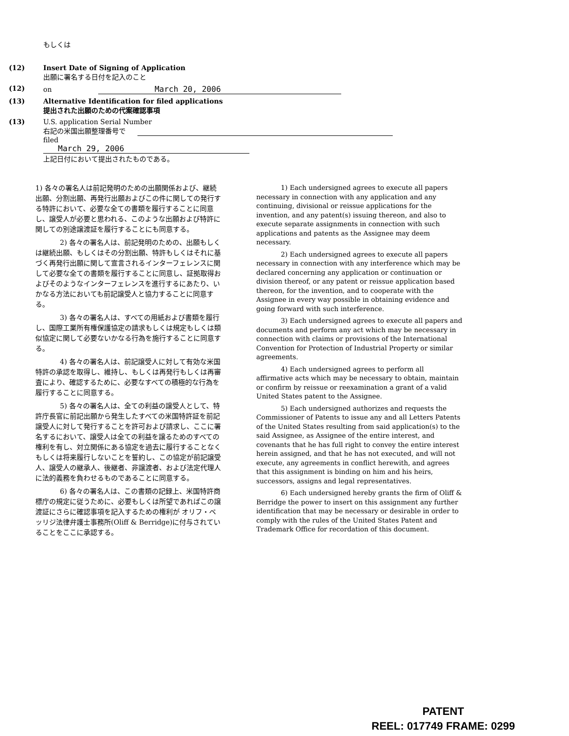もしくは
(12) Insert Date of Signing of Application
出願に署名する日付を記入のこと
(12) on March 20, 2006
(13) Alternative Identification for filed applications
提出された出願のための代案確認事項
(13) U.S. application Serial Number
右記の米国出願整理番号で
filed
March 29, 2006
上記日付において提出されたものである。
1) 各々の署名人は前記発明のための出願関係および、継続出願、分割出願、再発行出願およびこの件に関しての発行する特許において、必要な全ての書類を履行することに同意し、譲受人が必要と思われる、このような出願および特許に関しての別途譲渡証を履行することにも同意する。
2) 各々の署名人は、前記発明のための、出願もしくは継続出願、もしくはその分割出願、特許もしくはそれに基づく再発行出願に関して宣言されるインターフェレンスに関して必要な全ての書類を履行することに同意し、証拠取得およびそのようなインターフェレンスを進行するにあたり、いかなる方法においても前記譲受人と協力することに同意する。
3) 各々の署名人は、すべての用紙および書類を履行し、国際工業所有権保護協定の請求もしくは規定もしくは類似協定に関して必要ないかなる行為を施行することに同意する。
4) 各々の署名人は、前記譲受人に対して有効な米国特許の承認を取得し、維持し、もしくは再発行もしくは再審査により、確認するために、必要なすべての積極的な行為を履行することに同意する。
5) 各々の署名人は、全ての利益の譲受人として、特許庁長官に前記出願から発生したすべての米国特許証を前記譲受人に対して発行することを許可および請求し、ここに署名するにおいて、譲受人は全ての利益を譲るためのすべての権利を有し、対立関係にある協定を過去に履行することなくもしくは将来履行しないことを誓約し、この協定が前記譲受人、譲受人の継承人、後継者、非譲渡者、および法定代理人に法的義務を負わせるものであることに同意する。
6) 各々の署名人は、この書類の記録上、米国特許商標庁の規定に従うために、必要もしくは所望であればこの譲渡証にさらに確認事項を記入するための権利が オリフ・ベッリジ法律弁護士事務所(Oliff & Berridge)に付与されていることをここに承認する。
1) Each undersigned agrees to execute all papers necessary in connection with any application and any continuing, divisional or reissue applications for the invention, and any patent(s) issuing thereon, and also to execute separate assignments in connection with such applications and patents as the Assignee may deem necessary.
2) Each undersigned agrees to execute all papers necessary in connection with any interference which may be declared concerning any application or continuation or division thereof, or any patent or reissue application based thereon, for the invention, and to cooperate with the Assignee in every way possible in obtaining evidence and going forward with such interference.
3) Each undersigned agrees to execute all papers and documents and perform any act which may be necessary in connection with claims or provisions of the International Convention for Protection of Industrial Property or similar agreements.
4) Each undersigned agrees to perform all affirmative acts which may be necessary to obtain, maintain or confirm by reissue or reexamination a grant of a valid United States patent to the Assignee.
5) Each undersigned authorizes and requests the Commissioner of Patents to issue any and all Letters Patents of the United States resulting from said application(s) to the said Assignee, as Assignee of the entire interest, and covenants that he has full right to convey the entire interest herein assigned, and that he has not executed, and will not execute, any agreements in conflict herewith, and agrees that this assignment is binding on him and his heirs, successors, assigns and legal representatives.
6) Each undersigned hereby grants the firm of Oliff & Berridge the power to insert on this assignment any further identification that may be necessary or desirable in order to comply with the rules of the United States Patent and Trademark Office for recordation of this document.
PATENT
REEL: 017749 FRAME: 0299